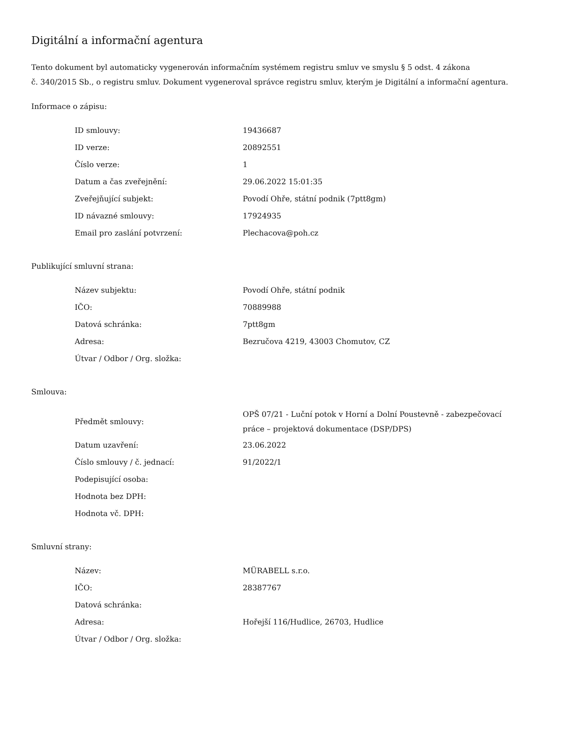Digitální a informační agentura
Tento dokument byl automaticky vygenerován informačním systémem registru smluv ve smyslu § 5 odst. 4 zákona
č. 340/2015 Sb., o registru smluv. Dokument vygeneroval správce registru smluv, kterým je Digitální a informační agentura.
Informace o zápisu:
| ID smlouvy: | 19436687 |
| ID verze: | 20892551 |
| Číslo verze: | 1 |
| Datum a čas zveřejnění: | 29.06.2022 15:01:35 |
| Zveřejňující subjekt: | Povodí Ohře, státní podnik (7ptt8gm) |
| ID návazné smlouvy: | 17924935 |
| Email pro zaslání potvrzení: | Plechacova@poh.cz |
Publikující smluvní strana:
| Název subjektu: | Povodí Ohře, státní podnik |
| IČO: | 70889988 |
| Datová schránka: | 7ptt8gm |
| Adresa: | Bezručova 4219, 43003 Chomutov, CZ |
| Útvar / Odbor / Org. složka: | |
Smlouva:
| Předmět smlouvy: | OPŠ 07/21 - Luční potok v Horní a Dolní Poustevně - zabezpečovací práce – projektová dokumentace (DSP/DPS) |
| Datum uzavření: | 23.06.2022 |
| Číslo smlouvy / č. jednací: | 91/2022/1 |
| Podepisující osoba: | |
| Hodnota bez DPH: | |
| Hodnota vč. DPH: | |
Smluvní strany:
| Název: | MÜRABELL s.r.o. |
| IČO: | 28387767 |
| Datová schránka: | |
| Adresa: | Hořejší 116/Hudlice, 26703, Hudlice |
| Útvar / Odbor / Org. složka: | |